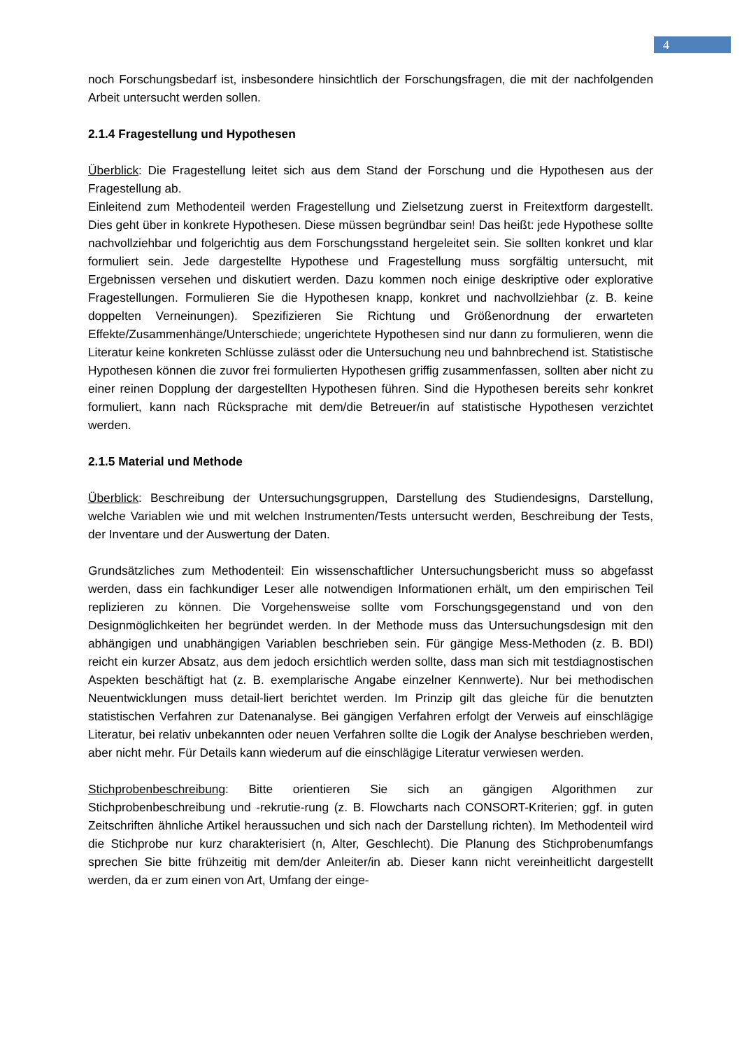4
noch Forschungsbedarf ist, insbesondere hinsichtlich der Forschungsfragen, die mit der nachfolgenden Arbeit untersucht werden sollen.
2.1.4 Fragestellung und Hypothesen
Überblick: Die Fragestellung leitet sich aus dem Stand der Forschung und die Hypothesen aus der Fragestellung ab.
Einleitend zum Methodenteil werden Fragestellung und Zielsetzung zuerst in Freitextform dargestellt. Dies geht über in konkrete Hypothesen. Diese müssen begründbar sein! Das heißt: jede Hypothese sollte nachvollziehbar und folgerichtig aus dem Forschungsstand hergeleitet sein. Sie sollten konkret und klar formuliert sein. Jede dargestellte Hypothese und Fragestellung muss sorgfältig untersucht, mit Ergebnissen versehen und diskutiert werden. Dazu kommen noch einige deskriptive oder explorative Fragestellungen. Formulieren Sie die Hypothesen knapp, konkret und nachvollziehbar (z. B. keine doppelten Verneinungen). Spezifizieren Sie Richtung und Größenordnung der erwarteten Effekte/Zusammenhänge/Unterschiede; ungerichtete Hypothesen sind nur dann zu formulieren, wenn die Literatur keine konkreten Schlüsse zulässt oder die Untersuchung neu und bahnbrechend ist. Statistische Hypothesen können die zuvor frei formulierten Hypothesen griffig zusammenfassen, sollten aber nicht zu einer reinen Dopplung der dargestellten Hypothesen führen. Sind die Hypothesen bereits sehr konkret formuliert, kann nach Rücksprache mit dem/die Betreuer/in auf statistische Hypothesen verzichtet werden.
2.1.5 Material und Methode
Überblick: Beschreibung der Untersuchungsgruppen, Darstellung des Studiendesigns, Darstellung, welche Variablen wie und mit welchen Instrumenten/Tests untersucht werden, Beschreibung der Tests, der Inventare und der Auswertung der Daten.
Grundsätzliches zum Methodenteil: Ein wissenschaftlicher Untersuchungsbericht muss so abgefasst werden, dass ein fachkundiger Leser alle notwendigen Informationen erhält, um den empirischen Teil replizieren zu können. Die Vorgehensweise sollte vom Forschungsgegenstand und von den Designmöglichkeiten her begründet werden. In der Methode muss das Untersuchungsdesign mit den abhängigen und unabhängigen Variablen beschrieben sein. Für gängige Mess-Methoden (z. B. BDI) reicht ein kurzer Absatz, aus dem jedoch ersichtlich werden sollte, dass man sich mit testdiagnostischen Aspekten beschäftigt hat (z. B. exemplarische Angabe einzelner Kennwerte). Nur bei methodischen Neuentwicklungen muss detail-liert berichtet werden. Im Prinzip gilt das gleiche für die benutzten statistischen Verfahren zur Datenanalyse. Bei gängigen Verfahren erfolgt der Verweis auf einschlägige Literatur, bei relativ unbekannten oder neuen Verfahren sollte die Logik der Analyse beschrieben werden, aber nicht mehr. Für Details kann wiederum auf die einschlägige Literatur verwiesen werden.
Stichprobenbeschreibung: Bitte orientieren Sie sich an gängigen Algorithmen zur Stichprobenbeschreibung und -rekrutie-rung (z. B. Flowcharts nach CONSORT-Kriterien; ggf. in guten Zeitschriften ähnliche Artikel heraussuchen und sich nach der Darstellung richten). Im Methodenteil wird die Stichprobe nur kurz charakterisiert (n, Alter, Geschlecht). Die Planung des Stichprobenumfangs sprechen Sie bitte frühzeitig mit dem/der Anleiter/in ab. Dieser kann nicht vereinheitlicht dargestellt werden, da er zum einen von Art, Umfang der einge-